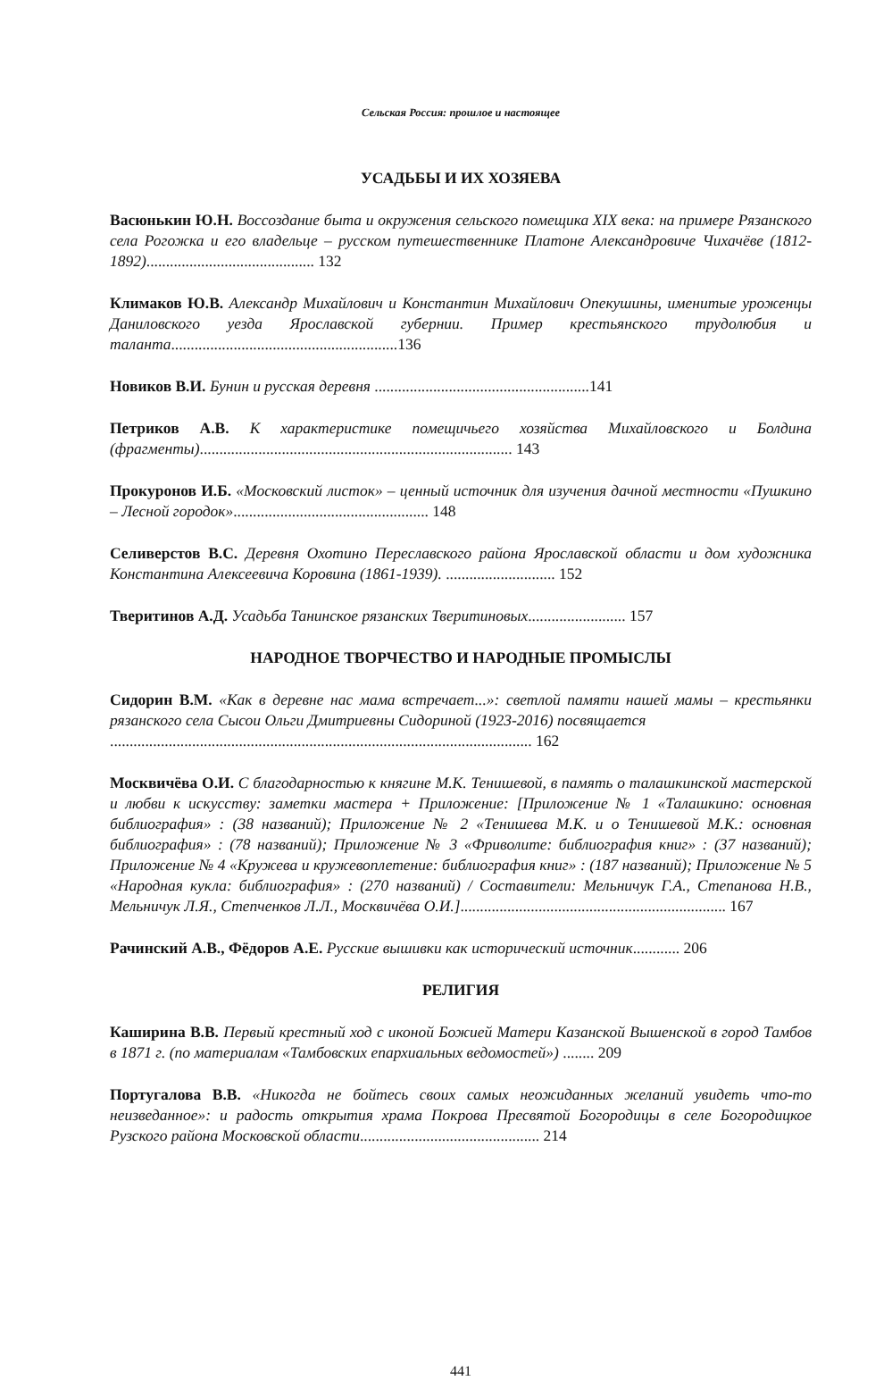Сельская Россия: прошлое и настоящее
УСАДЬБЫ И ИХ ХОЗЯЕВА
Васюнькин Ю.Н. Воссоздание быта и окружения сельского помещика XIX века: на примере Рязанского села Рогожка и его владельце – русском путешественнике Платоне Александровиче Чихачёве (1812-1892)........................................... 132
Климаков Ю.В. Александр Михайлович и Константин Михайлович Опекушины, именитые уроженцы Даниловского уезда Ярославской губернии. Пример крестьянского трудолюбия и таланта..........................................................136
Новиков В.И. Бунин и русская деревня .......................................................141
Петриков А.В. К характеристике помещичьего хозяйства Михайловского и Болдина (фрагменты)................................................................................ 143
Прокуронов И.Б. «Московский листок» – ценный источник для изучения дачной местности «Пушкино – Лесной городок».................................................. 148
Селиверстов В.С. Деревня Охотино Переславского района Ярославской области и дом художника Константина Алексеевича Коровина (1861-1939). ............................ 152
Тверитинов А.Д. Усадьба Танинское рязанских Тверитиновых......................... 157
НАРОДНОЕ ТВОРЧЕСТВО И НАРОДНЫЕ ПРОМЫСЛЫ
Сидорин В.М. «Как в деревне нас мама встречает...»: светлой памяти нашей мамы – крестьянки рязанского села Сысои Ольги Дмитриевны Сидориной (1923-2016) посвящается
............................................................................................................ 162
Москвичёва О.И. С благодарностью к княгине М.К. Тенишевой, в память о талашкинской мастерской и любви к искусству: заметки мастера + Приложение: [Приложение № 1 «Талашкино: основная библиография» : (38 названий); Приложение № 2 «Тенишева М.К. и о Тенишевой М.К.: основная библиография» : (78 названий); Приложение № 3 «Фриволите: библиография книг» : (37 названий); Приложение № 4 «Кружева и кружевоплетение: библиография книг» : (187 названий); Приложение № 5 «Народная кукла: библиография» : (270 названий) / Составители: Мельничук Г.А., Степанова Н.В., Мельничук Л.Я., Степченков Л.Л., Москвичёва О.И.].................................................................... 167
Рачинский А.В., Фёдоров А.Е. Русские вышивки как исторический источник............ 206
РЕЛИГИЯ
Каширина В.В. Первый крестный ход с иконой Божией Матери Казанской Вышенской в город Тамбов в 1871 г. (по материалам «Тамбовских епархиальных ведомостей») ........ 209
Португалова В.В. «Никогда не бойтесь своих самых неожиданных желаний увидеть что-то неизведанное»: и радость открытия храма Покрова Пресвятой Богородицы в селе Богородицкое Рузского района Московской области.............................................. 214
441